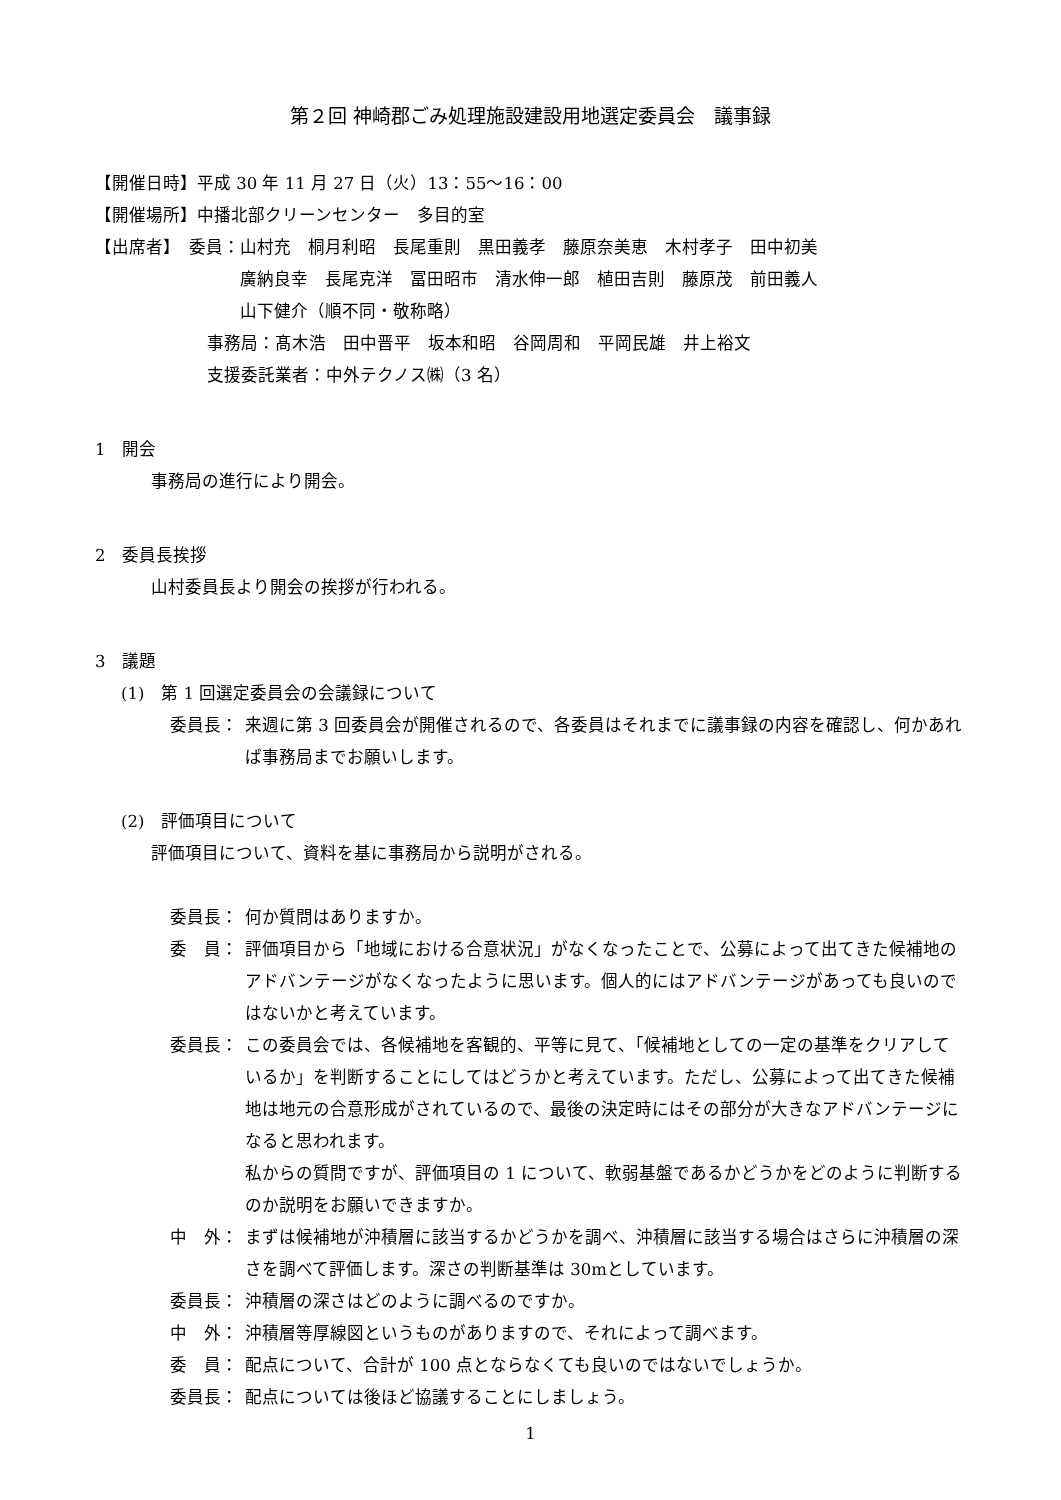第２回 神崎郡ごみ処理施設建設用地選定委員会　議事録
【開催日時】平成 30 年 11 月 27 日（火）13：55〜16：00
【開催場所】中播北部クリーンセンター　多目的室
【出席者】　委員：山村充　桐月利昭　長尾重則　黒田義孝　藤原奈美恵　木村孝子　田中初美
　　　廣納良幸　長尾克洋　冨田昭市　清水伸一郎　植田吉則　藤原茂　前田義人
　　　山下健介（順不同・敬称略）
事務局：髙木浩　田中晋平　坂本和昭　谷岡周和　平岡民雄　井上裕文
支援委託業者：中外テクノス㈱（3 名）
1　開会
事務局の進行により開会。
2　委員長挨拶
山村委員長より開会の挨拶が行われる。
3　議題
(1)　第 1 回選定委員会の会議録について
委員長： 来週に第 3 回委員会が開催されるので、各委員はそれまでに議事録の内容を確認し、何かあれば事務局までお願いします。
(2)　評価項目について
評価項目について、資料を基に事務局から説明がされる。
委員長： 何か質問はありますか。
委　員： 評価項目から「地域における合意状況」がなくなったことで、公募によって出てきた候補地のアドバンテージがなくなったように思います。個人的にはアドバンテージがあっても良いのではないかと考えています。
委員長： この委員会では、各候補地を客観的、平等に見て、「候補地としての一定の基準をクリアしているか」を判断することにしてはどうかと考えています。ただし、公募によって出てきた候補地は地元の合意形成がされているので、最後の決定時にはその部分が大きなアドバンテージになると思われます。
私からの質問ですが、評価項目の 1 について、軟弱基盤であるかどうかをどのように判断するのか説明をお願いできますか。
中　外： まずは候補地が沖積層に該当するかどうかを調べ、沖積層に該当する場合はさらに沖積層の深さを調べて評価します。深さの判断基準は 30mとしています。
委員長： 沖積層の深さはどのように調べるのですか。
中　外： 沖積層等厚線図というものがありますので、それによって調べます。
委　員： 配点について、合計が 100 点とならなくても良いのではないでしょうか。
委員長： 配点については後ほど協議することにしましょう。
1